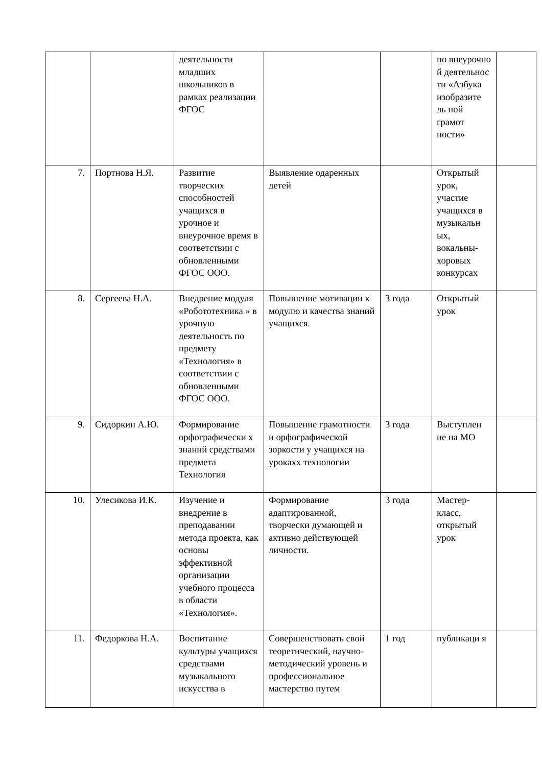| | | деятельности младших школьников в рамках реализации ФГОС | | | по внеурочно й деятельнос ти «Азбука изобразите ль ной грамот ности» | |
| 7. | Портнова Н.Я. | Развитие творческих способностей учащихся в урочное и внеурочное время в соответствии с обновленными ФГОС ООО. | Выявление одаренных детей | | Открытый урок, участие учащихся в музыкальн ых, вокальны- хоровых конкурсах | |
| 8. | Сергеева Н.А. | Внедрение модуля «Робототехника » в урочную деятельность по предмету «Технология» в соответствии с обновленными ФГОС ООО. | Повышение мотивации к модулю и качества знаний учащихся. | 3 года | Открытый урок | |
| 9. | Сидоркин А.Ю. | Формирование орфографически х знаний средствами предмета Технология | Повышение грамотности и орфографической зоркости у учащихся на урокахх технологии | 3 года | Выступлен ие на МО | |
| 10. | Улесикова И.К. | Изучение и внедрение в преподавании метода проекта, как основы эффективной организации учебного процесса в области «Технология». | Формирование адаптированной, творчески думающей и активно действующей личности. | 3 года | Мастер- класс, открытый урок | |
| 11. | Федоркова Н.А. | Воспитание культуры учащихся средствами музыкального искусства в | Совершенствовать свой теоретический, научно-методический уровень и профессиональное мастерство путем | 1 год | публикаци я | |